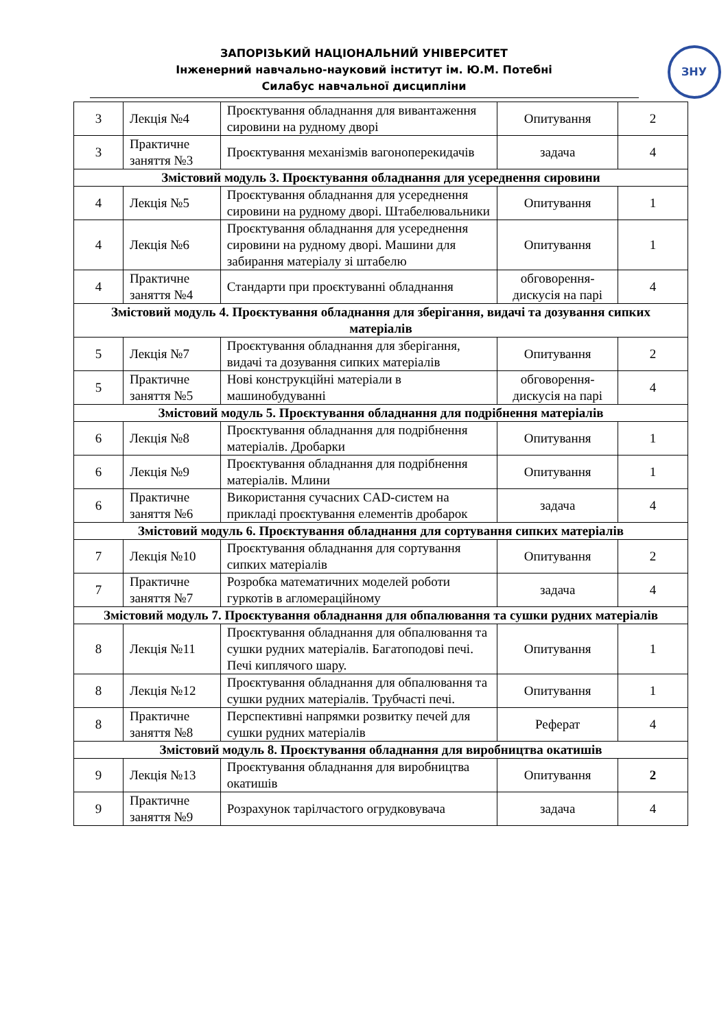ЗАПОРІЗЬКИЙ НАЦІОНАЛЬНИЙ УНІВЕРСИТЕТ
Інженерний навчально-науковий інститут ім. Ю.М. Потебні
Силабус навчальної дисципліни
ЗНУ
| 3 | Лекція №4 | Проєктування обладнання для вивантаження сировини на рудному дворі | Опитування | 2 |
| 3 | Практичне заняття №3 | Проєктування механізмів вагоноперекидачів | задача | 4 |
| Змістовий модуль 3. Проєктування обладнання для усереднення сировини | | | | |
| 4 | Лекція №5 | Проєктування обладнання для усереднення сировини на рудному дворі. Штабелювальники | Опитування | 1 |
| 4 | Лекція №6 | Проєктування обладнання для усереднення сировини на рудному дворі. Машини для забирання матеріалу зі штабелю | Опитування | 1 |
| 4 | Практичне заняття №4 | Стандарти при проєктуванні обладнання | обговорення-дискусія на парі | 4 |
| Змістовий модуль 4. Проєктування обладнання для зберігання, видачі та дозування сипких матеріалів | | | | |
| 5 | Лекція №7 | Проєктування обладнання для зберігання, видачі та дозування сипких матеріалів | Опитування | 2 |
| 5 | Практичне заняття №5 | Нові конструкційні матеріали в машинобудуванні | обговорення-дискусія на парі | 4 |
| Змістовий модуль 5. Проєктування обладнання для подрібнення матеріалів | | | | |
| 6 | Лекція №8 | Проєктування обладнання для подрібнення матеріалів. Дробарки | Опитування | 1 |
| 6 | Лекція №9 | Проєктування обладнання для подрібнення матеріалів. Млини | Опитування | 1 |
| 6 | Практичне заняття №6 | Використання сучасних CAD-систем на прикладі проєктування елементів дробарок | задача | 4 |
| Змістовий модуль 6. Проєктування обладнання для сортування сипких матеріалів | | | | |
| 7 | Лекція №10 | Проєктування обладнання для сортування сипких матеріалів | Опитування | 2 |
| 7 | Практичне заняття №7 | Розробка математичних моделей роботи гуркотів в агломераційному | задача | 4 |
| Змістовий модуль 7. Проєктування обладнання для обпалювання та сушки рудних матеріалів | | | | |
| 8 | Лекція №11 | Проєктування обладнання для обпалювання та сушки рудних матеріалів. Багатоподові печі. Печі киплячого шару. | Опитування | 1 |
| 8 | Лекція №12 | Проєктування обладнання для обпалювання та сушки рудних матеріалів. Трубчасті печі. | Опитування | 1 |
| 8 | Практичне заняття №8 | Перспективні напрямки розвитку печей для сушки рудних матеріалів | Реферат | 4 |
| Змістовий модуль 8. Проєктування обладнання для виробництва окатишів | | | | |
| 9 | Лекція №13 | Проєктування обладнання для виробництва окатишів | Опитування | 2 |
| 9 | Практичне заняття №9 | Розрахунок тарілчастого огрудковувача | задача | 4 |